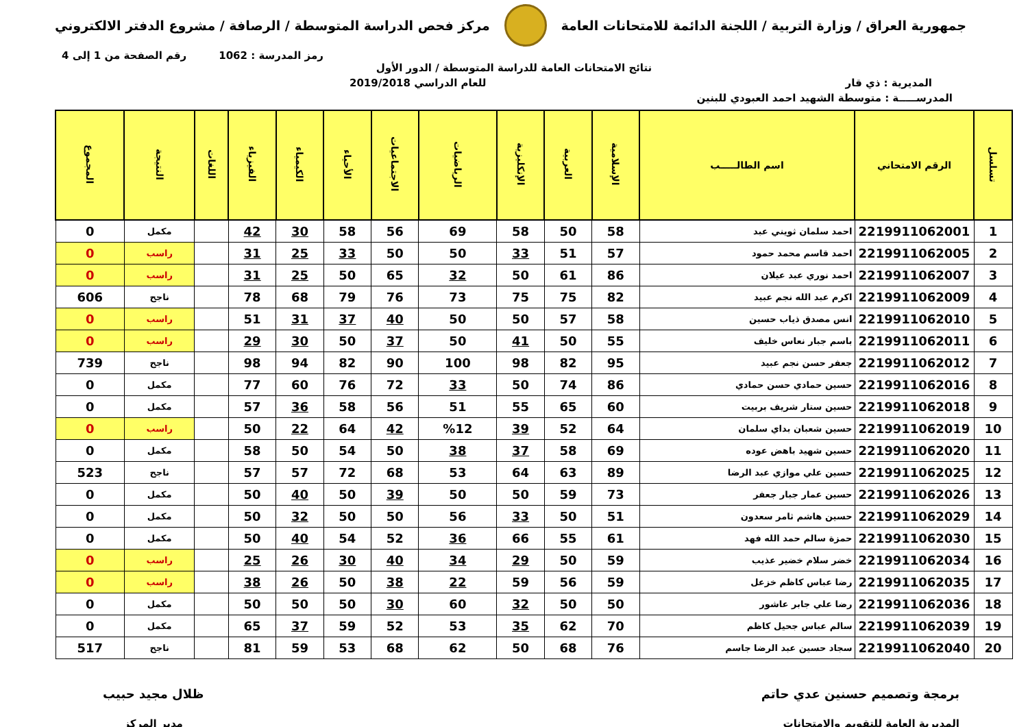جمهورية العراق / وزارة التربية / اللجنة الدائمة للامتحانات العامة
مركز فحص الدراسة المتوسطة / الرصافة / مشروع الدفتر الالكتروني
رمز المدرسة : 1062 رقم الصفحة من 1 إلى 4
نتائج الامتحانات العامة للدراسة المتوسطة / الدور الأول
المديرية : ذي قار للعام الدراسي 2019/2018
المدرســـــة : متوسطة الشهيد احمد العبودي للبنين
| تسلسل | الرقم الامتحاني | اسم الطالـــــب | الإسلامية | العربية | الإنكليزية | الرياضيات | الاجتماعيات | الأحياء | الكيمياء | الفيزياء | اللغات | النتيجة | المجموع |
| --- | --- | --- | --- | --- | --- | --- | --- | --- | --- | --- | --- | --- | --- |
| 1 | 2219911062001 | احمد سلمان ثويني عبد | 58 | 50 | 58 | 69 | 56 | 58 | 30 | 42 | | مكمل | 0 |
| 2 | 2219911062005 | احمد قاسم محمد حمود | 57 | 51 | 33 | 50 | 50 | 33 | 25 | 31 | | راسب | 0 |
| 3 | 2219911062007 | احمد نوري عبد عيلان | 86 | 61 | 50 | 32 | 65 | 50 | 25 | 31 | | راسب | 0 |
| 4 | 2219911062009 | اكرم عبد الله نجم عبيد | 82 | 75 | 75 | 73 | 76 | 79 | 68 | 78 | | ناجح | 606 |
| 5 | 2219911062010 | انس مصدق ذياب حسين | 58 | 57 | 50 | 50 | 40 | 37 | 31 | 51 | | راسب | 0 |
| 6 | 2219911062011 | باسم جبار نعاس خليف | 55 | 50 | 41 | 50 | 37 | 50 | 30 | 29 | | راسب | 0 |
| 7 | 2219911062012 | جعفر حسن نجم عبيد | 95 | 82 | 98 | 100 | 90 | 82 | 94 | 98 | | ناجح | 739 |
| 8 | 2219911062016 | حسين حمادي حسن حمادي | 86 | 74 | 50 | 33 | 72 | 76 | 60 | 77 | | مكمل | 0 |
| 9 | 2219911062018 | حسين ستار شريف بربيت | 60 | 65 | 55 | 51 | 56 | 58 | 36 | 57 | | مكمل | 0 |
| 10 | 2219911062019 | حسين شعبان بداي سلمان | 64 | 52 | 39 | %12 | 42 | 64 | 22 | 50 | | راسب | 0 |
| 11 | 2219911062020 | حسين شهيد باهض عوده | 69 | 58 | 37 | 38 | 50 | 54 | 50 | 58 | | مكمل | 0 |
| 12 | 2219911062025 | حسين علي موازي عبد الرضا | 89 | 63 | 64 | 53 | 68 | 72 | 57 | 57 | | ناجح | 523 |
| 13 | 2219911062026 | حسين عمار جبار جعفر | 73 | 59 | 50 | 50 | 39 | 50 | 40 | 50 | | مكمل | 0 |
| 14 | 2219911062029 | حسين هاشم ثامر سعدون | 51 | 50 | 33 | 56 | 50 | 50 | 32 | 50 | | مكمل | 0 |
| 15 | 2219911062030 | حمزة سالم حمد الله فهد | 61 | 55 | 66 | 36 | 52 | 54 | 40 | 50 | | مكمل | 0 |
| 16 | 2219911062034 | خضر سلام خضير عذيب | 59 | 50 | 29 | 34 | 40 | 30 | 26 | 25 | | راسب | 0 |
| 17 | 2219911062035 | رضا عباس كاظم خزعل | 59 | 56 | 59 | 22 | 38 | 50 | 26 | 38 | | راسب | 0 |
| 18 | 2219911062036 | رضا علي جابر عاشور | 50 | 50 | 32 | 60 | 30 | 50 | 50 | 50 | | مكمل | 0 |
| 19 | 2219911062039 | سالم عباس جحيل كاظم | 70 | 62 | 35 | 53 | 52 | 59 | 37 | 65 | | مكمل | 0 |
| 20 | 2219911062040 | سجاد حسين عبد الرضا جاسم | 76 | 68 | 50 | 62 | 68 | 53 | 59 | 81 | | ناجح | 517 |
برمجة وتصميم حسنين عدي حاتم
المديرية العامة للتقويم والامتحانات
ظلال مجيد حبيب
مدير المركز